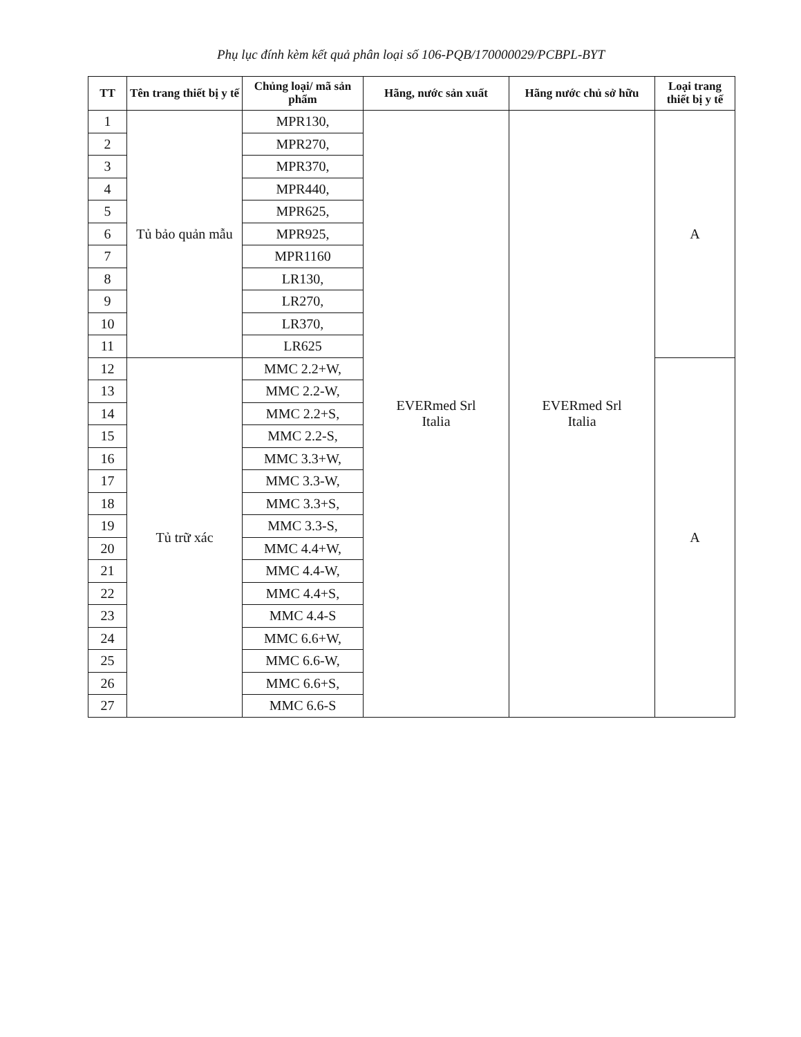Phụ lục đính kèm kết quả phân loại số 106-PQB/170000029/PCBPL-BYT
| TT | Tên trang thiết bị y tế | Chủng loại/ mã sản phẩm | Hãng, nước sản xuất | Hãng nước chủ sở hữu | Loại trang thiết bị y tế |
| --- | --- | --- | --- | --- | --- |
| 1 | Tủ bảo quản mẫu | MPR130, | EVERmed Srl Italia | EVERmed Srl Italia | A |
| 2 | | MPR270, | | | |
| 3 | | MPR370, | | | |
| 4 | | MPR440, | | | |
| 5 | | MPR625, | | | |
| 6 | | MPR925, | | | |
| 7 | | MPR1160 | | | |
| 8 | | LR130, | | | |
| 9 | | LR270, | | | |
| 10 | | LR370, | | | |
| 11 | | LR625 | | | |
| 12 | Tủ trữ xác | MMC 2.2+W, | | | A |
| 13 | | MMC 2.2-W, | | | |
| 14 | | MMC 2.2+S, | | | |
| 15 | | MMC 2.2-S, | | | |
| 16 | | MMC 3.3+W, | | | |
| 17 | | MMC 3.3-W, | | | |
| 18 | | MMC 3.3+S, | | | |
| 19 | | MMC 3.3-S, | | | |
| 20 | | MMC 4.4+W, | | | |
| 21 | | MMC 4.4-W, | | | |
| 22 | | MMC 4.4+S, | | | |
| 23 | | MMC 4.4-S | | | |
| 24 | | MMC 6.6+W, | | | |
| 25 | | MMC 6.6-W, | | | |
| 26 | | MMC 6.6+S, | | | |
| 27 | | MMC 6.6-S | | | |